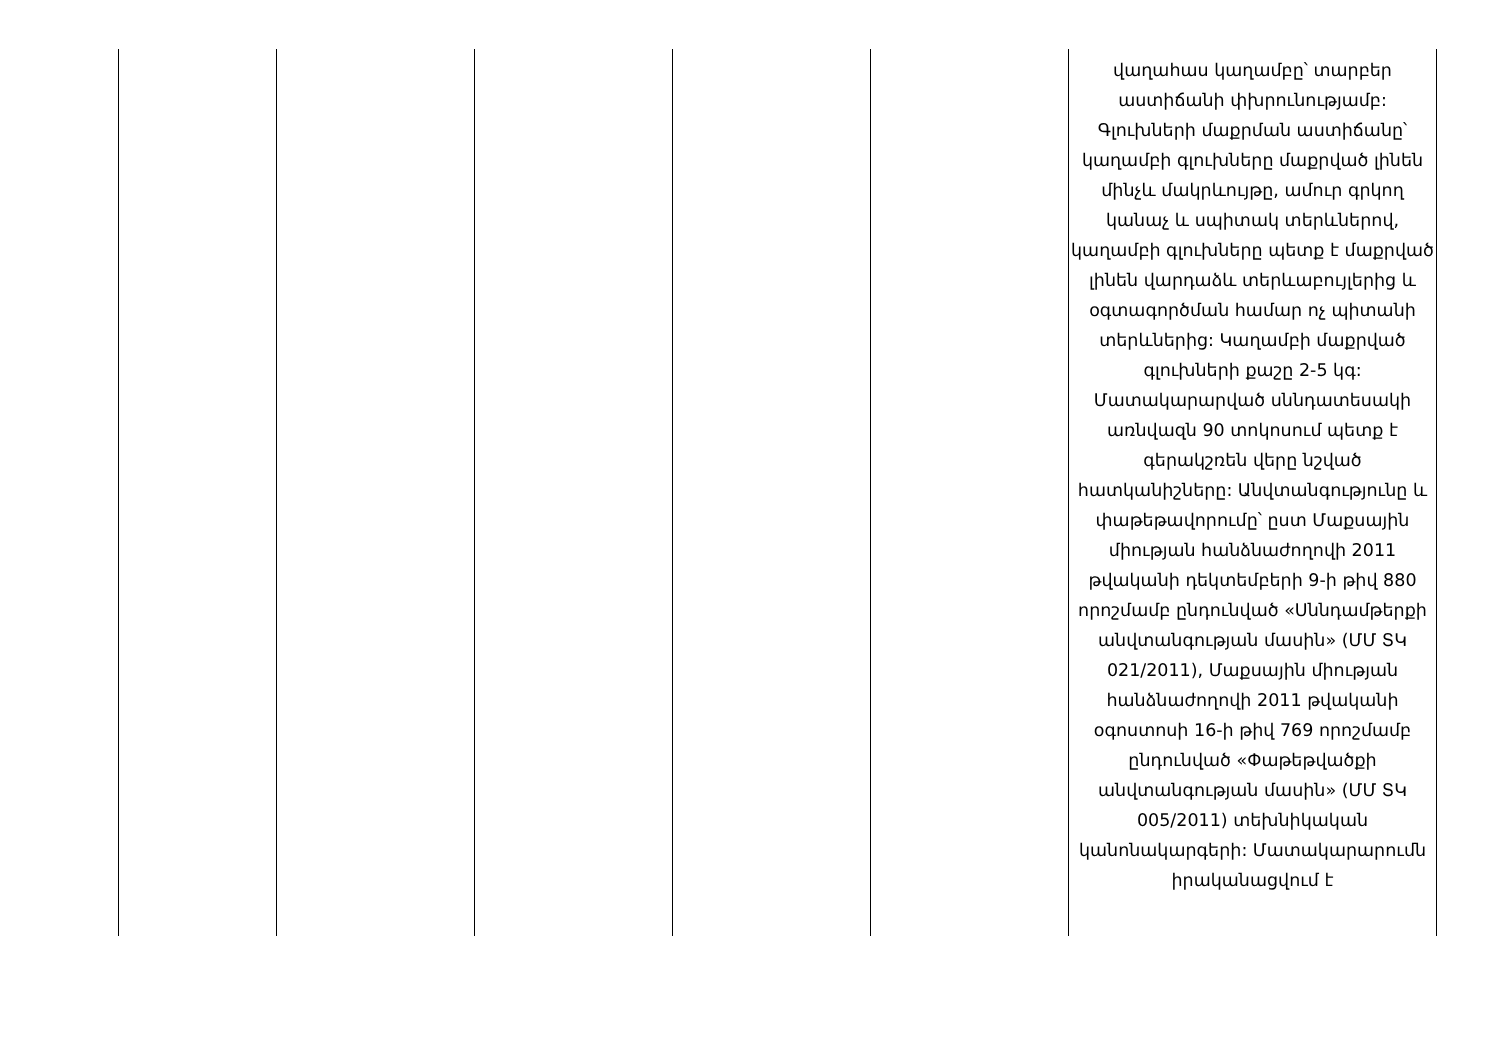| | | | | | վաղահաս կաղամբը՝ տարբեր աստիճանի փխրունությամբ: Գլուխների մաքրման աստիճանը՝ կաղամբի գլուխները մաքրված լինեն մինչև մակրևույթը, ամուր գրկող կանաչ և սպիտակ տերևներով, կաղամբի գլուխները պետք է մաքրված լինեն վարդաձև տերևաբույլերից և օգտագործման համար ոչ պիտանի տերևներից: Կաղամբի մաքրված գլուխների քաշը 2-5 կգ: Մատակարարված սննդատեսակի առնվազն 90 տոկոսում պետք է գերակշռեն վերը նշված հատկանիշները: Անվտանգությունը և փաթեթավորումը՝ ըստ Մաքսային միության հանձնաժողովի 2011 թվականի դեկտեմբերի 9-ի թիվ 880 որոշմամբ ընդունված «Սննդամթերքի անվտանգության մասին» (ՄՄ ՏԿ 021/2011), Մաքսային միության հանձնաժողովի 2011 թվականի օգոստոսի 16-ի թիվ 769 որոշմամբ ընդունված «Փաթեթվածքի անվտանգության մասին» (ՄՄ ՏԿ 005/2011) տեխնիկական կանոնակարգերի: Մատակարարումն իրականացվում է |